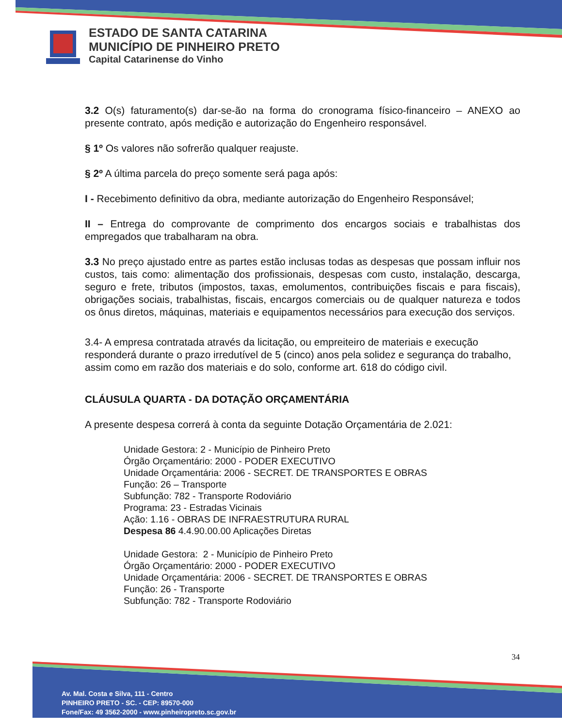ESTADO DE SANTA CATARINA
MUNICÍPIO DE PINHEIRO PRETO
Capital Catarinense do Vinho
3.2 O(s) faturamento(s) dar-se-ão na forma do cronograma físico-financeiro – ANEXO ao presente contrato, após medição e autorização do Engenheiro responsável.
§ 1º Os valores não sofrerão qualquer reajuste.
§ 2º A última parcela do preço somente será paga após:
I - Recebimento definitivo da obra, mediante autorização do Engenheiro Responsável;
II – Entrega do comprovante de comprimento dos encargos sociais e trabalhistas dos empregados que trabalharam na obra.
3.3 No preço ajustado entre as partes estão inclusas todas as despesas que possam influir nos custos, tais como: alimentação dos profissionais, despesas com custo, instalação, descarga, seguro e frete, tributos (impostos, taxas, emolumentos, contribuições fiscais e para fiscais), obrigações sociais, trabalhistas, fiscais, encargos comerciais ou de qualquer natureza e todos os ônus diretos, máquinas, materiais e equipamentos necessários para execução dos serviços.
3.4- A empresa contratada através da licitação, ou empreiteiro de materiais e execução responderá durante o prazo irredutível de 5 (cinco) anos pela solidez e segurança do trabalho, assim como em razão dos materiais e do solo, conforme art. 618 do código civil.
CLÁUSULA QUARTA - DA DOTAÇÃO ORÇAMENTÁRIA
A presente despesa correrá à conta da seguinte Dotação Orçamentária de 2.021:
Unidade Gestora: 2 - Município de Pinheiro Preto
Órgão Orçamentário: 2000 - PODER EXECUTIVO
Unidade Orçamentária: 2006 - SECRET. DE TRANSPORTES E OBRAS
Função: 26 – Transporte
Subfunção: 782 - Transporte Rodoviário
Programa: 23 - Estradas Vicinais
Ação: 1.16 - OBRAS DE INFRAESTRUTURA RURAL
Despesa 86 4.4.90.00.00 Aplicações Diretas
Unidade Gestora: 2 - Município de Pinheiro Preto
Órgão Orçamentário: 2000 - PODER EXECUTIVO
Unidade Orçamentária: 2006 - SECRET. DE TRANSPORTES E OBRAS
Função: 26 - Transporte
Subfunção: 782 - Transporte Rodoviário
34
Av. Mal. Costa e Silva, 111 - Centro
PINHEIRO PRETO - SC. - CEP: 89570-000
Fone/Fax: 49 3562-2000 - www.pinheiropreto.sc.gov.br